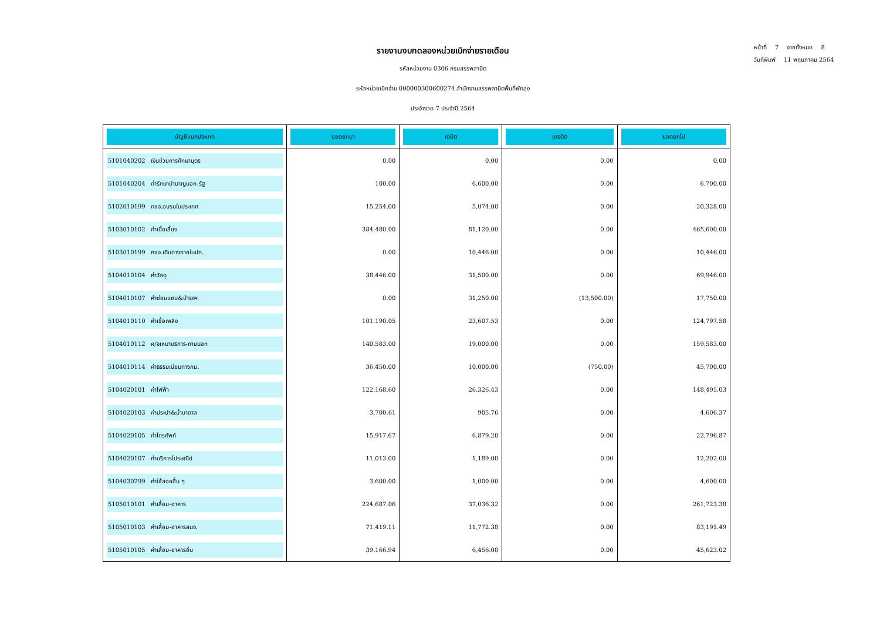หน้าที่ 7 จากทั้งหมด 8
วันที่พิมพ์ 11 พฤษภาคม 2564
รายงานงบทดลองหน่วยเบิกจ่ายรายเดือน
รหัสหน่วยงาน 0306 กรมสรรพสามิต
รหัสหน่วยเบิกจ่าย 000000300600274 สำนักงานสรรพสามิตพื้นที่พัทลุง
ประจำงวด 7 ประจำปี 2564
| บัญชีแยกประเภท | ยอดยกมา | เดบิต | เครดิต | ยอดยกไป |
| --- | --- | --- | --- | --- |
| 5101040202 เงินช่วยการศึกษาบุตร | 0.00 | 0.00 | 0.00 | 0.00 |
| 5101040204 ค่ารักษาบำนาญนอก-รัฐ | 100.00 | 6,600.00 | 0.00 | 6,700.00 |
| 5102010199 คชจ.อบรมในประเทศ | 15,254.00 | 5,074.00 | 0.00 | 20,328.00 |
| 5103010102 ค่าเบี้ยเลี้ยง | 384,480.00 | 81,120.00 | 0.00 | 465,600.00 |
| 5103010199 คชจ.เดินทางภายในปท. | 0.00 | 10,446.00 | 0.00 | 10,446.00 |
| 5104010104 ค่าวัสดุ | 38,446.00 | 31,500.00 | 0.00 | 69,946.00 |
| 5104010107 ค่าซ่อมแซม&บำรุงฯ | 0.00 | 31,250.00 | (13,500.00) | 17,750.00 |
| 5104010110 ค่าเชื้อเพลิง | 101,190.05 | 23,607.53 | 0.00 | 124,797.58 |
| 5104010112 ค/จเหมาบริการ-ภายนอก | 140,583.00 | 19,000.00 | 0.00 | 159,583.00 |
| 5104010114 ค่าธรรมเนียมทางกม. | 36,450.00 | 10,000.00 | (750.00) | 45,700.00 |
| 5104020101 ค่าไฟฟ้า | 122,168.60 | 26,326.43 | 0.00 | 148,495.03 |
| 5104020103 ค่าประปา&น้ำบาดาล | 3,700.61 | 905.76 | 0.00 | 4,606.37 |
| 5104020105 ค่าโทรศัพท์ | 15,917.67 | 6,879.20 | 0.00 | 22,796.87 |
| 5104020107 ค่าบริการไปรษณีย์ | 11,013.00 | 1,189.00 | 0.00 | 12,202.00 |
| 5104030299 ค่าใช้สอยอื่น ๆ | 3,600.00 | 1,000.00 | 0.00 | 4,600.00 |
| 5105010101 ค่าเสื่อม-อาคาร | 224,687.06 | 37,036.32 | 0.00 | 261,723.38 |
| 5105010103 ค่าเสื่อม-อาคารสนง. | 71,419.11 | 11,772.38 | 0.00 | 83,191.49 |
| 5105010105 ค่าเสื่อม-อาคารอื่น | 39,166.94 | 6,456.08 | 0.00 | 45,623.02 |